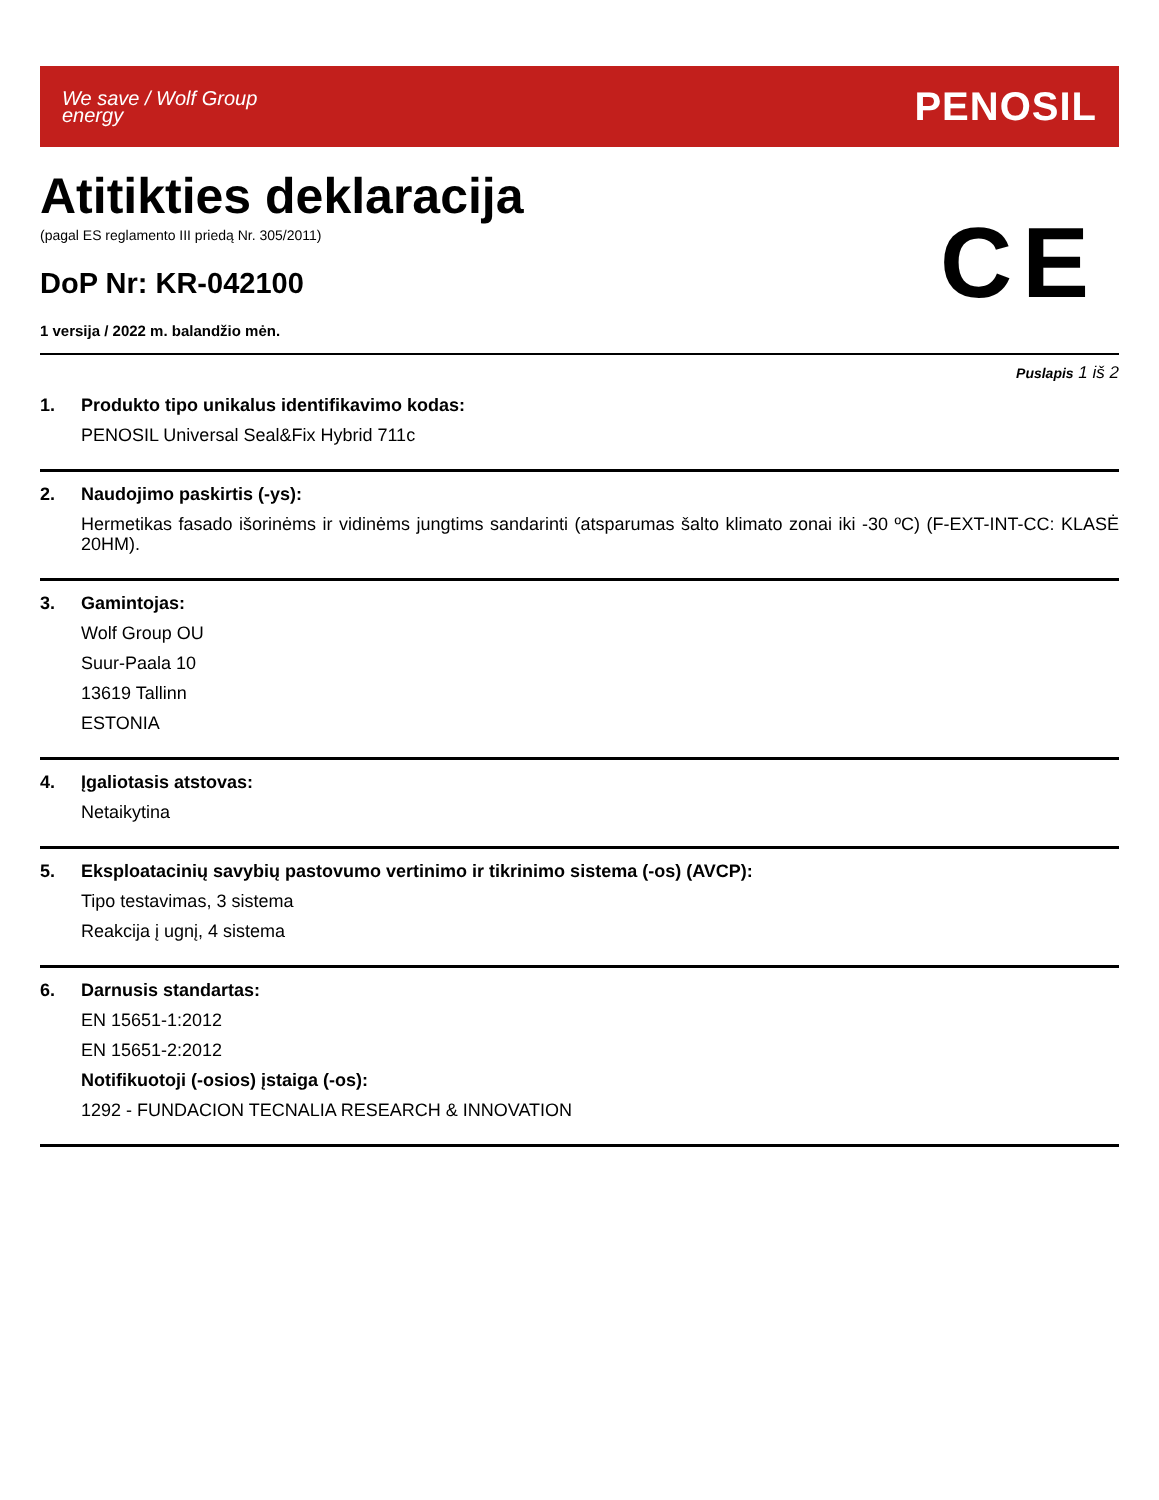We save / Wolf Group
energy
PENOSIL
Atitikties deklaracija
(pagal ES reglamento III priedą Nr. 305/2011)
DoP Nr: KR-042100
1 versija / 2022 m. balandžio mėn.
CE
Puslapis 1 iš 2
1.
Produkto tipo unikalus identifikavimo kodas:
PENOSIL Universal Seal&Fix Hybrid 711c
2.
Naudojimo paskirtis (-ys):
Hermetikas fasado išorinėms ir vidinėms jungtims sandarinti (atsparumas šalto klimato zonai iki -30 ºC) (F-EXT-INT-CC: KLASĖ 20HM).
3.
Gamintojas:
Wolf Group OU
Suur-Paala 10
13619 Tallinn
ESTONIA
4.
Įgaliotasis atstovas:
Netaikytina
5.
Eksploatacinių savybių pastovumo vertinimo ir tikrinimo sistema (-os) (AVCP):
Tipo testavimas, 3 sistema
Reakcija į ugnį, 4 sistema
6.
Darnusis standartas:
EN 15651-1:2012
EN 15651-2:2012
Notifikuotoji (-osios) įstaiga (-os):
1292 - FUNDACION TECNALIA RESEARCH & INNOVATION